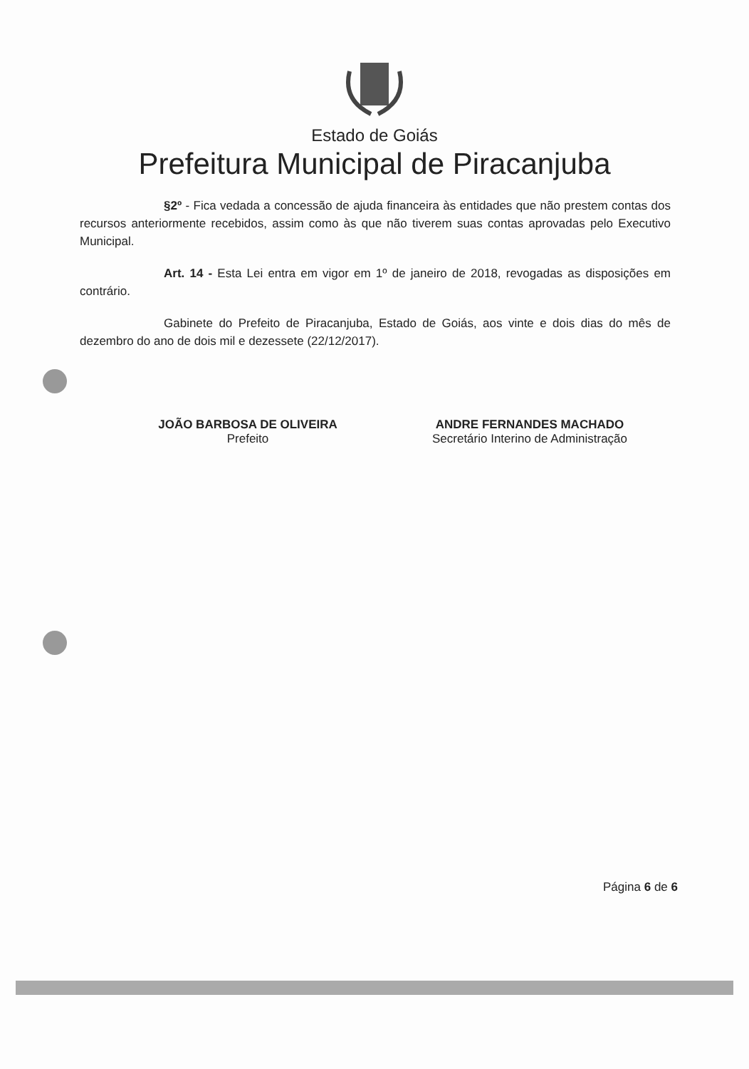Estado de Goiás
Prefeitura Municipal de Piracanjuba
§2º - Fica vedada a concessão de ajuda financeira às entidades que não prestem contas dos recursos anteriormente recebidos, assim como às que não tiverem suas contas aprovadas pelo Executivo Municipal.
Art. 14 - Esta Lei entra em vigor em 1º de janeiro de 2018, revogadas as disposições em contrário.
Gabinete do Prefeito de Piracanjuba, Estado de Goiás, aos vinte e dois dias do mês de dezembro do ano de dois mil e dezessete (22/12/2017).
JOÃO BARBOSA DE OLIVEIRA
Prefeito
ANDRE FERNANDES MACHADO
Secretário Interino de Administração
Página 6 de 6